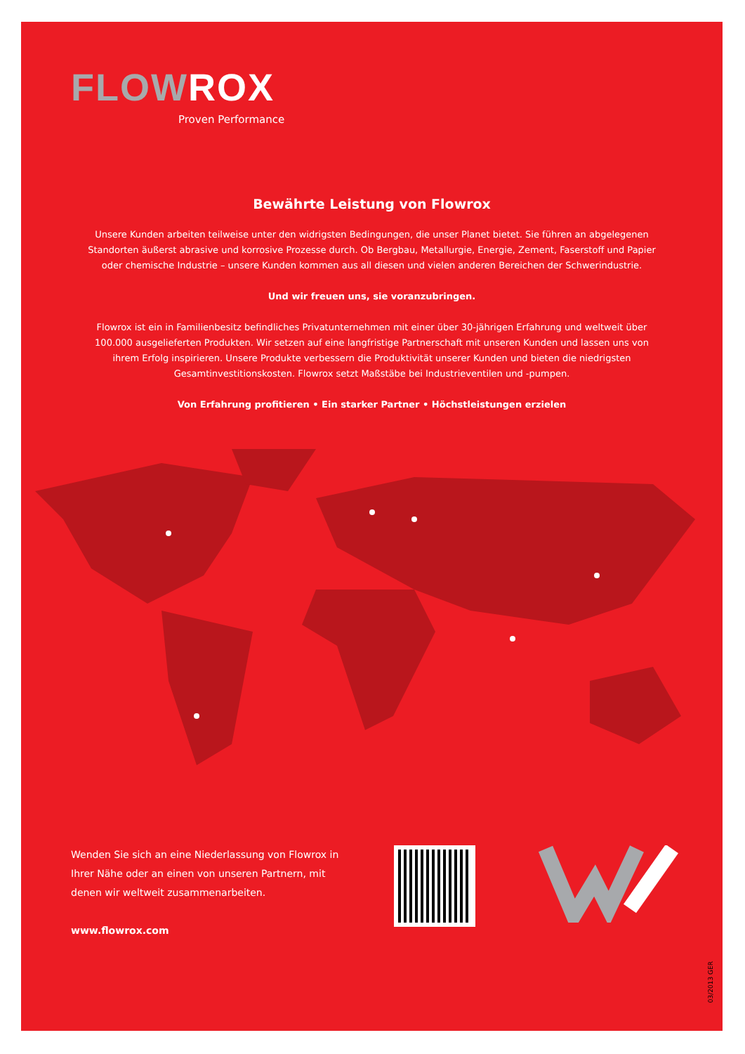FLOWROX
Proven Performance
Bewährte Leistung von Flowrox
Unsere Kunden arbeiten teilweise unter den widrigsten Bedingungen, die unser Planet bietet. Sie führen an abgelegenen Standorten äußerst abrasive und korrosive Prozesse durch. Ob Bergbau, Metallurgie, Energie, Zement, Faserstoff und Papier oder chemische Industrie – unsere Kunden kommen aus all diesen und vielen anderen Bereichen der Schwerindustrie.
Und wir freuen uns, sie voranzubringen.
Flowrox ist ein in Familienbesitz befindliches Privatunternehmen mit einer über 30-jährigen Erfahrung und weltweit über 100.000 ausgelieferten Produkten. Wir setzen auf eine langfristige Partnerschaft mit unseren Kunden und lassen uns von ihrem Erfolg inspirieren. Unsere Produkte verbessern die Produktivität unserer Kunden und bieten die niedrigsten Gesamtinvestitionskosten. Flowrox setzt Maßstäbe bei Industrieventilen und -pumpen.
Von Erfahrung profitieren • Ein starker Partner • Höchstleistungen erzielen
Wenden Sie sich an eine Niederlassung von Flowrox in Ihrer Nähe oder an einen von unseren Partnern, mit denen wir weltweit zusammenarbeiten.
www.flowrox.com
03/2013 GER